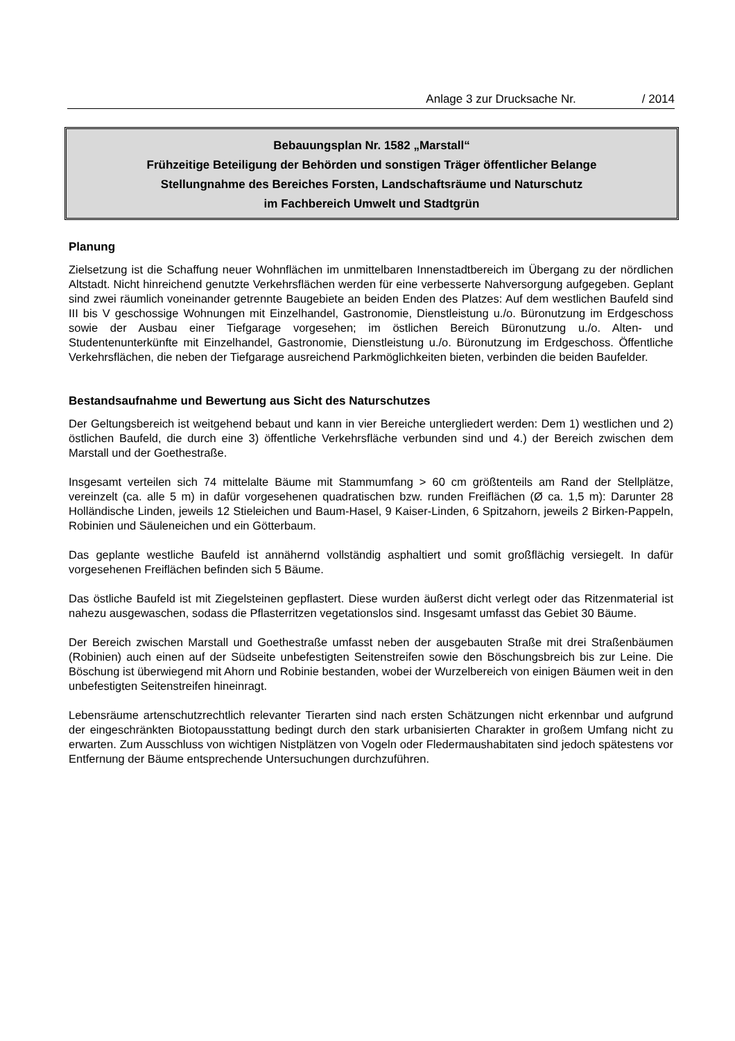Anlage 3 zur Drucksache Nr. / 2014
Bebauungsplan Nr. 1582 „Marstall“
Frühzeitige Beteiligung der Behörden und sonstigen Träger öffentlicher Belange
Stellungnahme des Bereiches Forsten, Landschaftsräume und Naturschutz
im Fachbereich Umwelt und Stadtgrün
Planung
Zielsetzung ist die Schaffung neuer Wohnflächen im unmittelbaren Innenstadtbereich im Übergang zu der nördlichen Altstadt. Nicht hinreichend genutzte Verkehrsflächen werden für eine verbesserte Nahversorgung aufgegeben. Geplant sind zwei räumlich voneinander getrennte Baugebiete an beiden Enden des Platzes: Auf dem westlichen Baufeld sind III bis V geschossige Wohnungen mit Einzelhandel, Gastronomie, Dienstleistung u./o. Büronutzung im Erdgeschoss sowie der Ausbau einer Tiefgarage vorgesehen; im östlichen Bereich Büronutzung u./o. Alten- und Studentenunterkünfte mit Einzelhandel, Gastronomie, Dienstleistung u./o. Büronutzung im Erdgeschoss. Öffentliche Verkehrsflächen, die neben der Tiefgarage ausreichend Parkmöglichkeiten bieten, verbinden die beiden Baufelder.
Bestandsaufnahme und Bewertung aus Sicht des Naturschutzes
Der Geltungsbereich ist weitgehend bebaut und kann in vier Bereiche untergliedert werden: Dem 1) westlichen und 2) östlichen Baufeld, die durch eine 3) öffentliche Verkehrsfläche verbunden sind und 4.) der Bereich zwischen dem Marstall und der Goethestraße.
Insgesamt verteilen sich 74 mittelalte Bäume mit Stammumfang > 60 cm größtenteils am Rand der Stellplätze, vereinzelt (ca. alle 5 m) in dafür vorgesehenen quadratischen bzw. runden Freiflächen (Ø ca. 1,5 m): Darunter 28 Holländische Linden, jeweils 12 Stieleichen und Baum-Hasel, 9 Kaiser-Linden, 6 Spitzahorn, jeweils 2 Birken-Pappeln, Robinien und Säuleneichen und ein Götterbaum.
Das geplante westliche Baufeld ist annähernd vollständig asphaltiert und somit großflächig versiegelt. In dafür vorgesehenen Freiflächen befinden sich 5 Bäume.
Das östliche Baufeld ist mit Ziegelsteinen gepflastert. Diese wurden äußerst dicht verlegt oder das Ritzenmaterial ist nahezu ausgewaschen, sodass die Pflasterritzen vegetationslos sind. Insgesamt umfasst das Gebiet 30 Bäume.
Der Bereich zwischen Marstall und Goethestraße umfasst neben der ausgebauten Straße mit drei Straßenbäumen (Robinien) auch einen auf der Südseite unbefestigten Seitenstreifen sowie den Böschungsbreich bis zur Leine. Die Böschung ist überwiegend mit Ahorn und Robinie bestanden, wobei der Wurzelbereich von einigen Bäumen weit in den unbefestigten Seitenstreifen hineinragt.
Lebensräume artenschutzrechtlich relevanter Tierarten sind nach ersten Schätzungen nicht erkennbar und aufgrund der eingeschränkten Biotopausstattung bedingt durch den stark urbanisierten Charakter in großem Umfang nicht zu erwarten. Zum Ausschluss von wichtigen Nistplätzen von Vogeln oder Fledermaushabitaten sind jedoch spätestens vor Entfernung der Bäume entsprechende Untersuchungen durchzuführen.